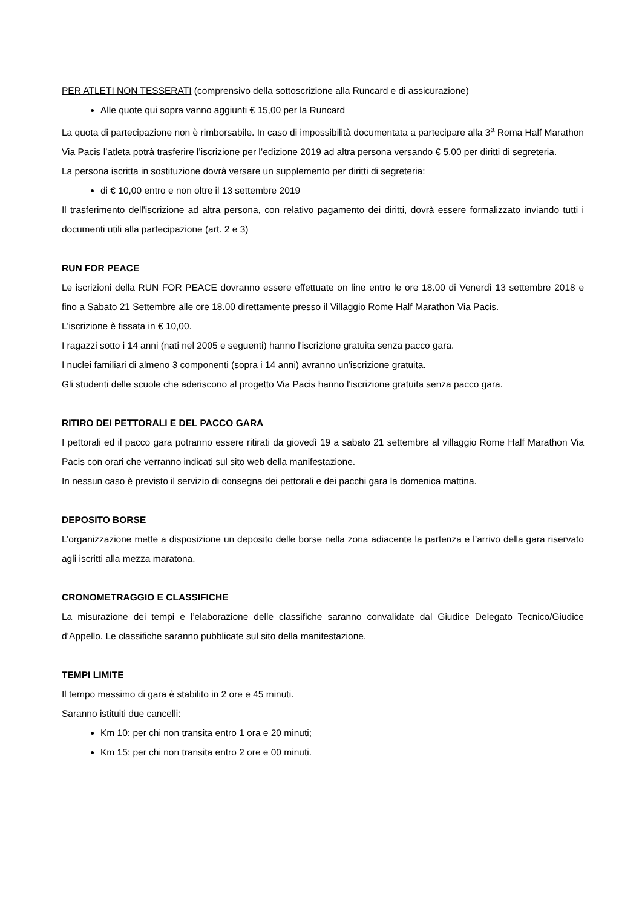PER ATLETI NON TESSERATI (comprensivo della sottoscrizione alla Runcard e di assicurazione)
Alle quote qui sopra vanno aggiunti € 15,00 per la Runcard
La quota di partecipazione non è rimborsabile. In caso di impossibilità documentata a partecipare alla 3<sup>a</sup> Roma Half Marathon Via Pacis l’atleta potrà trasferire l’iscrizione per l’edizione 2019 ad altra persona versando € 5,00 per diritti di segreteria.
La persona iscritta in sostituzione dovrà versare un supplemento per diritti di segreteria:
di € 10,00 entro e non oltre il 13 settembre 2019
Il trasferimento dell'iscrizione ad altra persona, con relativo pagamento dei diritti, dovrà essere formalizzato inviando tutti i documenti utili alla partecipazione (art. 2 e 3)
RUN FOR PEACE
Le iscrizioni della RUN FOR PEACE dovranno essere effettuate on line entro le ore 18.00 di Venerdì 13 settembre 2018 e fino a Sabato 21 Settembre alle ore 18.00 direttamente presso il Villaggio Rome Half Marathon Via Pacis.
L'iscrizione è fissata in € 10,00.
I ragazzi sotto i 14 anni (nati nel 2005 e seguenti) hanno l'iscrizione gratuita senza pacco gara.
I nuclei familiari di almeno 3 componenti (sopra i 14 anni) avranno un'iscrizione gratuita.
Gli studenti delle scuole che aderiscono al progetto Via Pacis hanno l'iscrizione gratuita senza pacco gara.
RITIRO DEI PETTORALI E DEL PACCO GARA
I pettorali ed il pacco gara potranno essere ritirati da giovedì 19 a sabato 21 settembre al villaggio Rome Half Marathon Via Pacis con orari che verranno indicati sul sito web della manifestazione.
In nessun caso è previsto il servizio di consegna dei pettorali e dei pacchi gara la domenica mattina.
DEPOSITO BORSE
L’organizzazione mette a disposizione un deposito delle borse nella zona adiacente la partenza e l’arrivo della gara riservato agli iscritti alla mezza maratona.
CRONOMETRAGGIO E CLASSIFICHE
La misurazione dei tempi e l’elaborazione delle classifiche saranno convalidate dal Giudice Delegato Tecnico/Giudice d’Appello. Le classifiche saranno pubblicate sul sito della manifestazione.
TEMPI LIMITE
Il tempo massimo di gara è stabilito in 2 ore e 45 minuti.
Saranno istituiti due cancelli:
Km 10: per chi non transita entro 1 ora e 20 minuti;
Km 15: per chi non transita entro 2 ore e 00 minuti.